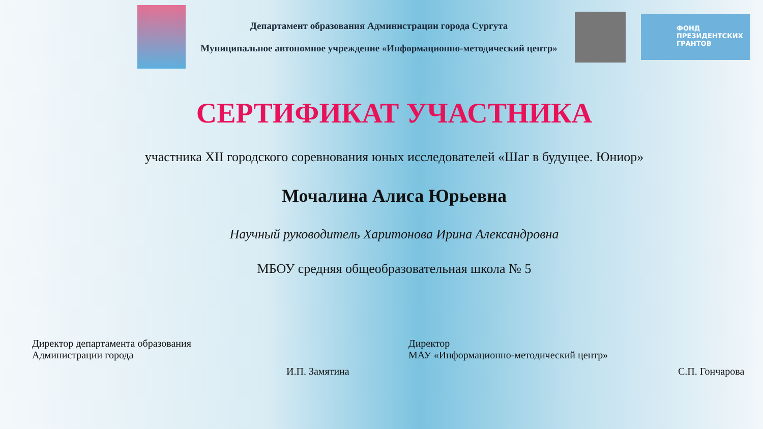Департамент образования Администрации города Сургута
Муниципальное автономное учреждение «Информационно-методический центр»
ФОНД
ПРЕЗИДЕНТСКИХ
ГРАНТОВ
СЕРТИФИКАТ УЧАСТНИКА
участника XII городского соревнования юных исследователей «Шаг в будущее. Юниор»
Мочалина Алиса Юрьевна
Научный руководитель Харитонова Ирина Александровна
МБОУ средняя общеобразовательная школа № 5
Директор департамента образования
Администрации города
И.П. Замятина
Директор
МАУ «Информационно-методический центр»
С.П. Гончарова